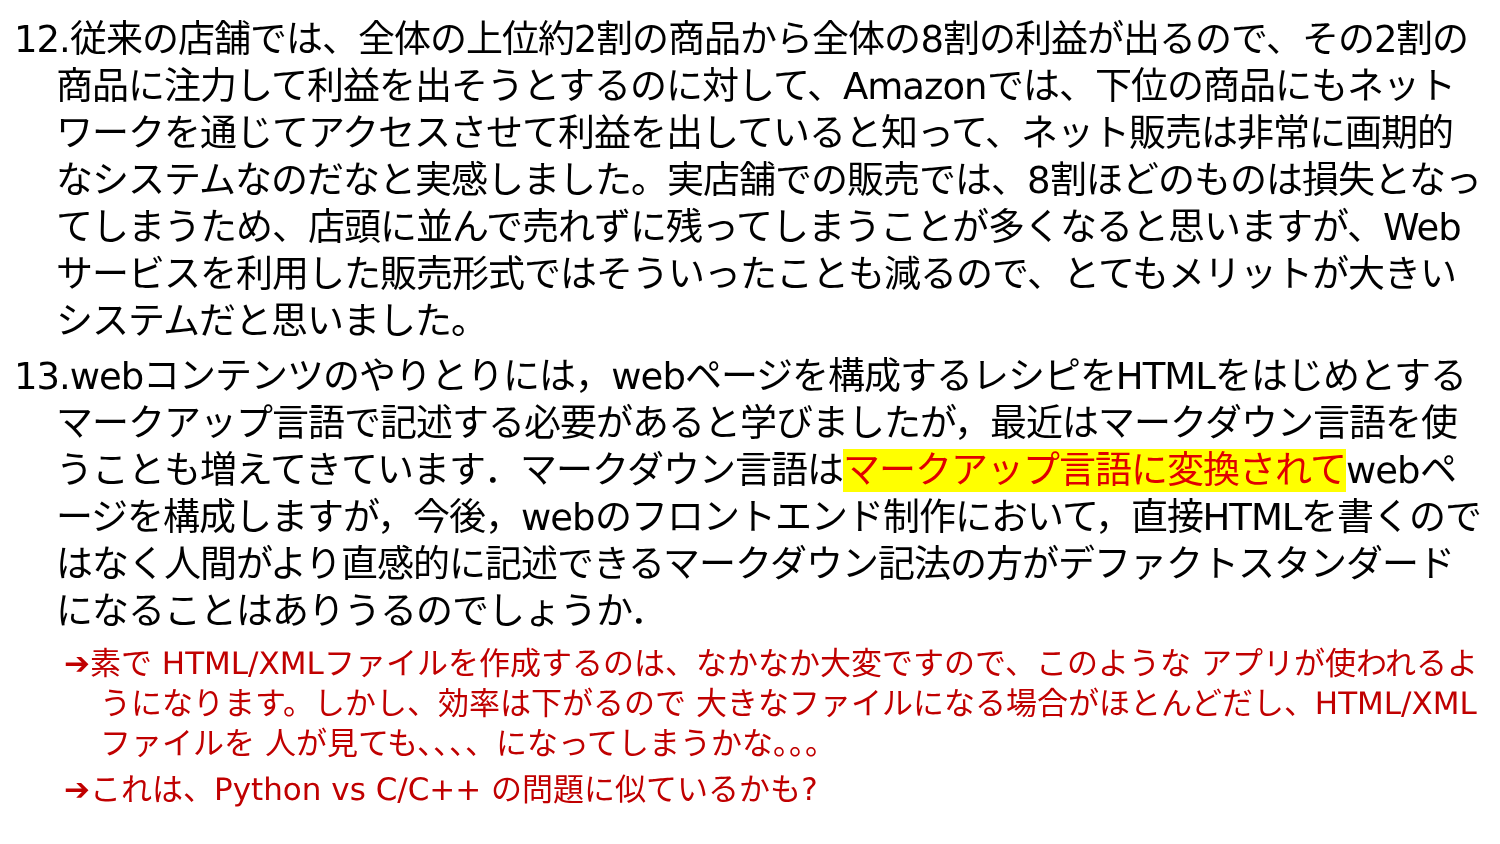12.従来の店舗では、全体の上位約2割の商品から全体の8割の利益が出るので、その2割の商品に注力して利益を出そうとするのに対して、Amazonでは、下位の商品にもネットワークを通じてアクセスさせて利益を出していると知って、ネット販売は非常に画期的なシステムなのだなと実感しました。実店舗での販売では、8割ほどのものは損失となってしまうため、店頭に並んで売れずに残ってしまうことが多くなると思いますが、Webサービスを利用した販売形式ではそういったことも減るので、とてもメリットが大きいシステムだと思いました。
13.webコンテンツのやりとりには，webページを構成するレシピをHTMLをはじめとするマークアップ言語で記述する必要があると学びましたが，最近はマークダウン言語を使うことも増えてきています．マークダウン言語はマークアップ言語に変換されてwebページを構成しますが，今後，webのフロントエンド制作において，直接HTMLを書くのではなく人間がより直感的に記述できるマークダウン記法の方がデファクトスタンダードになることはありうるのでしょうか．
➔素で HTML/XMLファイルを作成するのは、なかなか大変ですので、このような アプリが使われるようになります。しかし、効率は下がるので 大きなファイルになる場合がほとんどだし、HTML/XMLファイルを 人が見ても、、、、になってしまうかな。。。
➔これは、Python vs C/C++ の問題に似ているかも?